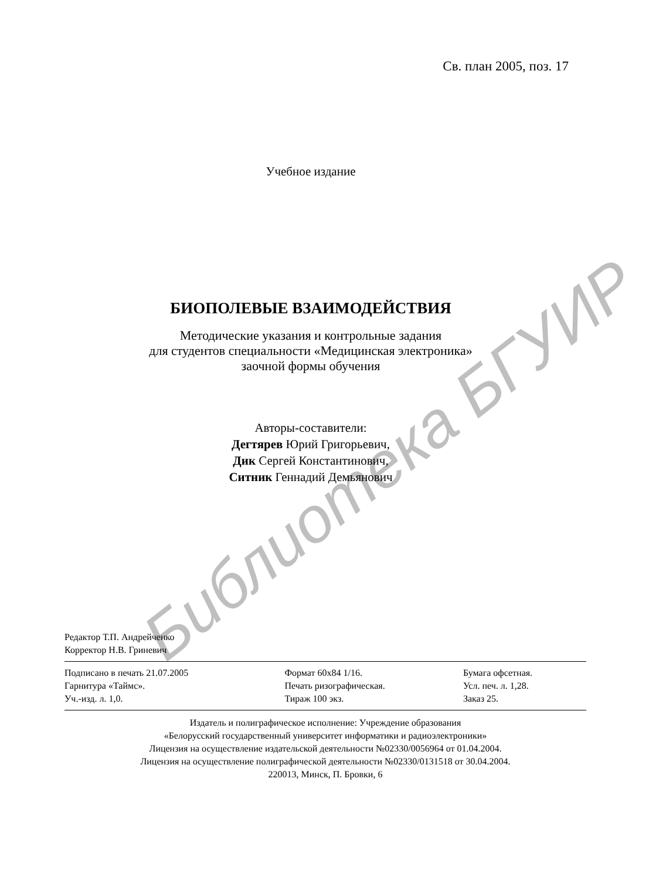Библиотека БГУИР
Св. план 2005, поз. 17
Учебное издание
БИОПОЛЕВЫЕ ВЗАИМОДЕЙСТВИЯ
Методические указания и контрольные задания
для студентов специальности «Медицинская электроника»
заочной формы обучения
Авторы-составители:
Дегтярев Юрий Григорьевич,
Дик Сергей Константинович,
Ситник Геннадий Демьянович
Редактор Т.П. Андрейченко
Корректор Н.В. Гриневич
| Подписано в печать 21.07.2005 | Формат 60х84 1/16. | Бумага офсетная. |
| Гарнитура «Таймс». | Печать ризографическая. | Усл. печ. л. 1,28. |
| Уч.-изд. л. 1,0. | Тираж 100 экз. | Заказ 25. |
Издатель и полиграфическое исполнение: Учреждение образования
«Белорусский государственный университет информатики и радиоэлектроники»
Лицензия на осуществление издательской деятельности №02330/0056964 от 01.04.2004.
Лицензия на осуществление полиграфической деятельности №02330/0131518 от 30.04.2004.
220013, Минск, П. Бровки, 6